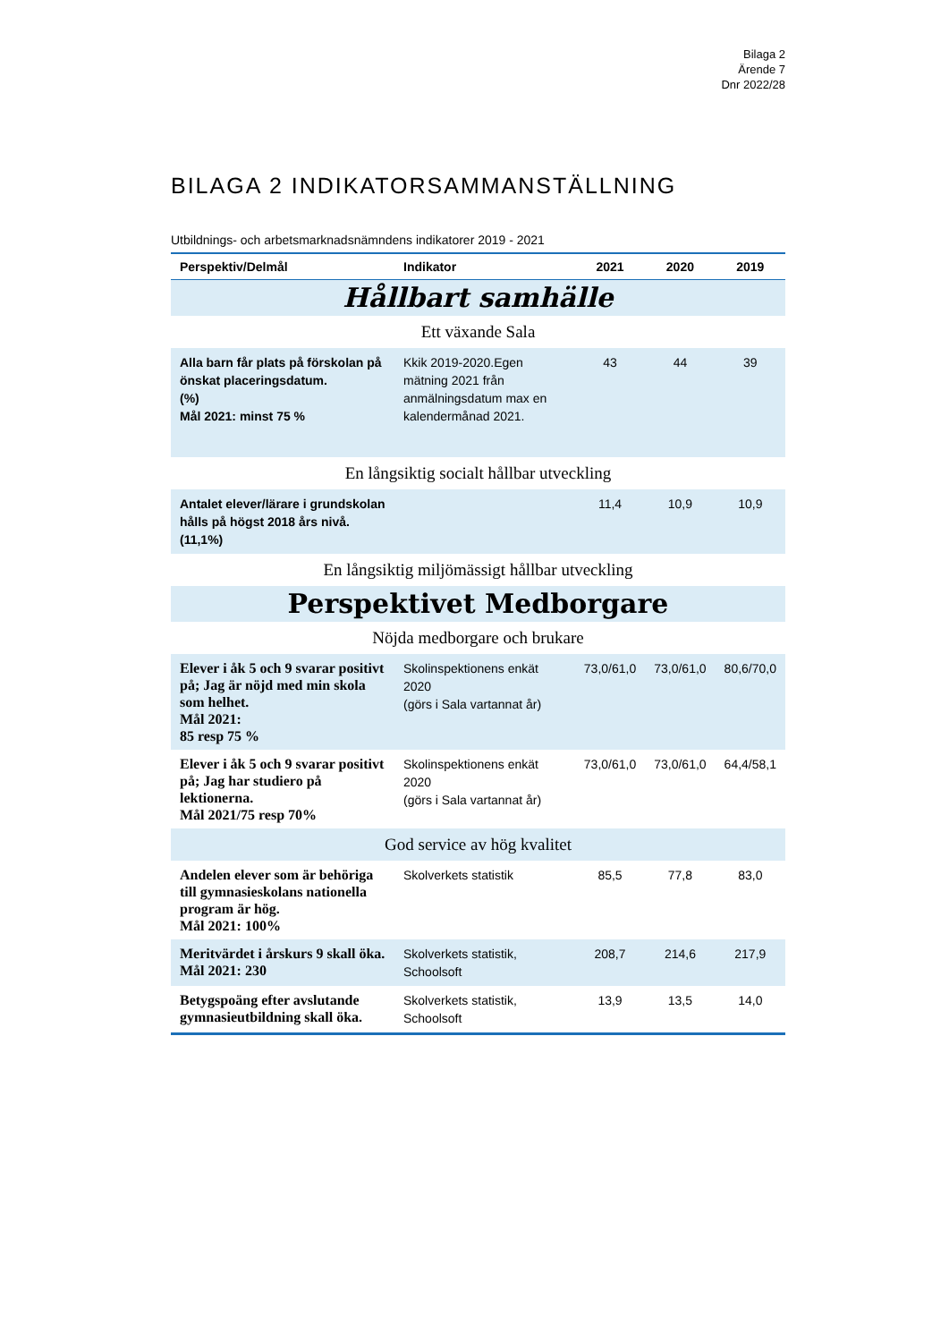Bilaga 2
Ärende 7
Dnr 2022/28
BILAGA 2 INDIKATORSAMMANSTÄLLNING
Utbildnings- och arbetsmarknadsnämndens indikatorer 2019 - 2021
| Perspektiv/Delmål | Indikator | 2021 | 2020 | 2019 |
| --- | --- | --- | --- | --- |
| Hållbart samhälle | | | | |
| Ett växande Sala | | | | |
| Alla barn får plats på förskolan på önskat placeringsdatum. (%) Mål 2021: minst 75 % | Kkik 2019-2020.Egen mätning 2021 från anmälningsdatum max en kalendermånad 2021. | 43 | 44 | 39 |
| En långsiktig socialt hållbar utveckling | | | | |
| Antalet elever/lärare i grundskolan hålls på högst 2018 års nivå. (11,1%) | | 11,4 | 10,9 | 10,9 |
| En långsiktig miljömässigt hållbar utveckling | | | | |
| Perspektivet Medborgare | | | | |
| Nöjda medborgare och brukare | | | | |
| Elever i åk 5 och 9 svarar positivt på; Jag är nöjd med min skola som helhet. Mål 2021: 85 resp 75 % | Skolinspektionens enkät 2020 (görs i Sala vartannat år) | 73,0/61,0 | 73,0/61,0 | 80,6/70,0 |
| Elever i åk 5 och 9 svarar positivt på; Jag har studiero på lektionerna. Mål 2021/75 resp 70% | Skolinspektionens enkät 2020 (görs i Sala vartannat år) | 73,0/61,0 | 73,0/61,0 | 64,4/58,1 |
| God service av hög kvalitet | | | | |
| Andelen elever som är behöriga till gymnasieskolans nationella program är hög. Mål 2021: 100% | Skolverkets statistik | 85,5 | 77,8 | 83,0 |
| Meritvärdet i årskurs 9 skall öka. Mål 2021: 230 | Skolverkets statistik, Schoolsoft | 208,7 | 214,6 | 217,9 |
| Betygspoäng efter avslutande gymnasieutbildning skall öka. | Skolverkets statistik, Schoolsoft | 13,9 | 13,5 | 14,0 |